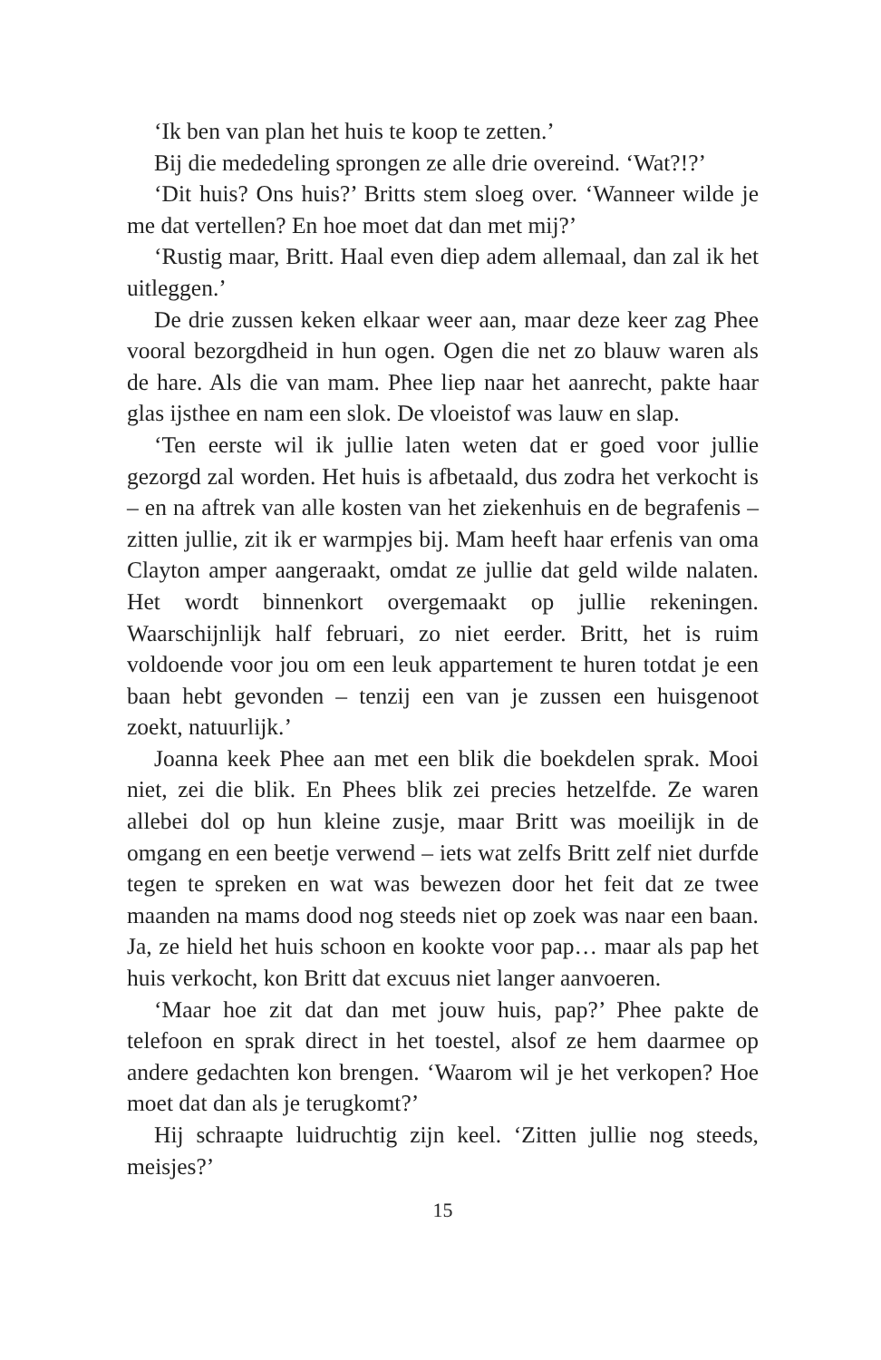‘Ik ben van plan het huis te koop te zetten.’
Bij die mededeling sprongen ze alle drie overeind. ‘Wat?!?’
‘Dit huis? Ons huis?’ Britts stem sloeg over. ‘Wanneer wilde je me dat vertellen? En hoe moet dat dan met mij?’
‘Rustig maar, Britt. Haal even diep adem allemaal, dan zal ik het uitleggen.’
De drie zussen keken elkaar weer aan, maar deze keer zag Phee vooral bezorgdheid in hun ogen. Ogen die net zo blauw waren als de hare. Als die van mam. Phee liep naar het aanrecht, pakte haar glas ijsthee en nam een slok. De vloeistof was lauw en slap.
‘Ten eerste wil ik jullie laten weten dat er goed voor jullie gezorgd zal worden. Het huis is afbetaald, dus zodra het verkocht is – en na aftrek van alle kosten van het ziekenhuis en de begrafenis – zitten jullie, zit ik er warmpjes bij. Mam heeft haar erfenis van oma Clayton amper aangeraakt, omdat ze jullie dat geld wilde nalaten. Het wordt binnenkort overgemaakt op jullie rekeningen. Waarschijnlijk half februari, zo niet eerder. Britt, het is ruim voldoende voor jou om een leuk appartement te huren totdat je een baan hebt gevonden – tenzij een van je zussen een huisgenoot zoekt, natuurlijk.’
Joanna keek Phee aan met een blik die boekdelen sprak. Mooi niet, zei die blik. En Phees blik zei precies hetzelfde. Ze waren allebei dol op hun kleine zusje, maar Britt was moeilijk in de omgang en een beetje verwend – iets wat zelfs Britt zelf niet durfde tegen te spreken en wat was bewezen door het feit dat ze twee maanden na mams dood nog steeds niet op zoek was naar een baan. Ja, ze hield het huis schoon en kookte voor pap… maar als pap het huis verkocht, kon Britt dat excuus niet langer aanvoeren.
‘Maar hoe zit dat dan met jouw huis, pap?’ Phee pakte de telefoon en sprak direct in het toestel, alsof ze hem daarmee op andere gedachten kon brengen. ‘Waarom wil je het verkopen? Hoe moet dat dan als je terugkomt?’
Hij schraapte luidruchtig zijn keel. ‘Zitten jullie nog steeds, meisjes?’
15